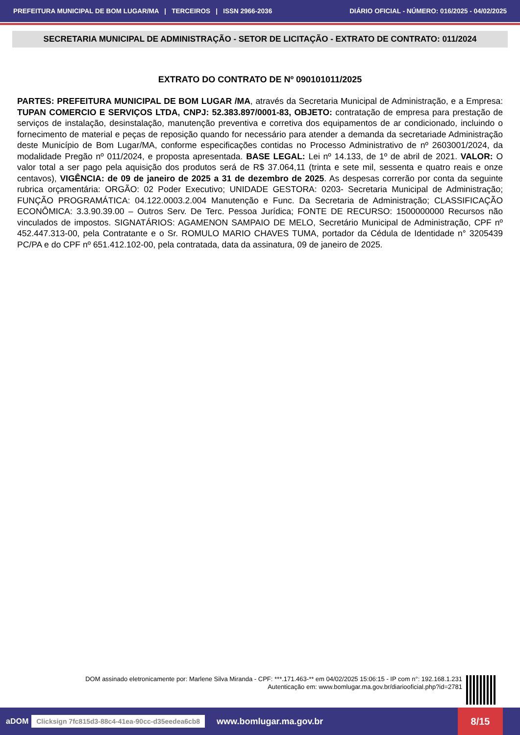PREFEITURA MUNICIPAL DE BOM LUGAR/MA | TERCEIROS | ISSN 2966-2036 DIÁRIO OFICIAL - NÚMERO: 016/2025 - 04/02/2025
SECRETARIA MUNICIPAL DE ADMINISTRAÇÃO - SETOR DE LICITAÇÃO - EXTRATO DE CONTRATO: 011/2024
EXTRATO DO CONTRATO DE Nº 090101011/2025
PARTES: PREFEITURA MUNICIPAL DE BOM LUGAR /MA, através da Secretaria Municipal de Administração, e a Empresa: TUPAN COMERCIO E SERVIÇOS LTDA, CNPJ: 52.383.897/0001-83, OBJETO: contratação de empresa para prestação de serviços de instalação, desinstalação, manutenção preventiva e corretiva dos equipamentos de ar condicionado, incluindo o fornecimento de material e peças de reposição quando for necessário para atender a demanda da secretariade Administração deste Município de Bom Lugar/MA, conforme especificações contidas no Processo Administrativo de nº 2603001/2024, da modalidade Pregão nº 011/2024, e proposta apresentada. BASE LEGAL: Lei nº 14.133, de 1º de abril de 2021. VALOR: O valor total a ser pago pela aquisição dos produtos será de R$ 37.064,11 (trinta e sete mil, sessenta e quatro reais e onze centavos), VIGÊNCIA: de 09 de janeiro de 2025 a 31 de dezembro de 2025. As despesas correrão por conta da seguinte rubrica orçamentária: ORGÃO: 02 Poder Executivo; UNIDADE GESTORA: 0203- Secretaria Municipal de Administração; FUNÇÃO PROGRAMÁTICA: 04.122.0003.2.004 Manutenção e Func. Da Secretaria de Administração; CLASSIFICAÇÃO ECONÔMICA: 3.3.90.39.00 – Outros Serv. De Terc. Pessoa Jurídica; FONTE DE RECURSO: 1500000000 Recursos não vinculados de impostos. SIGNATÁRIOS: AGAMENON SAMPAIO DE MELO, Secretário Municipal de Administração, CPF nº 452.447.313-00, pela Contratante e o Sr. ROMULO MARIO CHAVES TUMA, portador da Cédula de Identidade n° 3205439 PC/PA e do CPF nº 651.412.102-00, pela contratada, data da assinatura, 09 de janeiro de 2025.
DOM assinado eletronicamente por: Marlene Silva Miranda - CPF: ***.171.463-** em 04/02/2025 15:06:15 - IP com n°: 192.168.1.231
Autenticação em: www.bomlugar.ma.gov.br/diariooficial.php?id=2781
aDOM Clicksign 7fc815d3-88c4-41ea-90cc-d35eedea6cb8 www.bomlugar.ma.gov.br 8/15